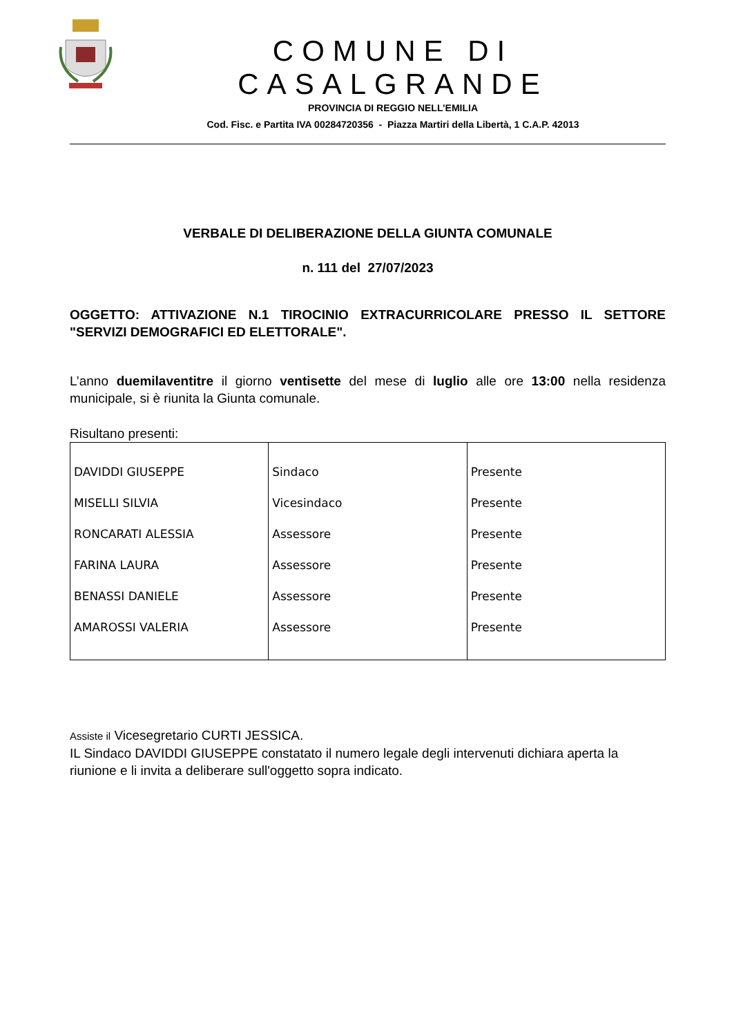COMUNE DI CASALGRANDE
PROVINCIA DI REGGIO NELL’EMILIA
Cod. Fisc. e Partita IVA 00284720356 - Piazza Martiri della Libertà, 1 C.A.P. 42013
VERBALE DI DELIBERAZIONE DELLA GIUNTA COMUNALE
n. 111 del 27/07/2023
OGGETTO: ATTIVAZIONE N.1 TIROCINIO EXTRACURRICOLARE PRESSO IL SETTORE "SERVIZI DEMOGRAFICI ED ELETTORALE".
L’anno duemilaventitre il giorno ventisette del mese di luglio alle ore 13:00 nella residenza municipale, si è riunita la Giunta comunale.
Risultano presenti:
| DAVIDDI GIUSEPPE | Sindaco | Presente |
| MISELLI SILVIA | Vicesindaco | Presente |
| RONCARATI ALESSIA | Assessore | Presente |
| FARINA LAURA | Assessore | Presente |
| BENASSI DANIELE | Assessore | Presente |
| AMAROSSI VALERIA | Assessore | Presente |
Assiste il Vicesegretario CURTI JESSICA.
IL Sindaco DAVIDDI GIUSEPPE constatato il numero legale degli intervenuti dichiara aperta la riunione e li invita a deliberare sull'oggetto sopra indicato.